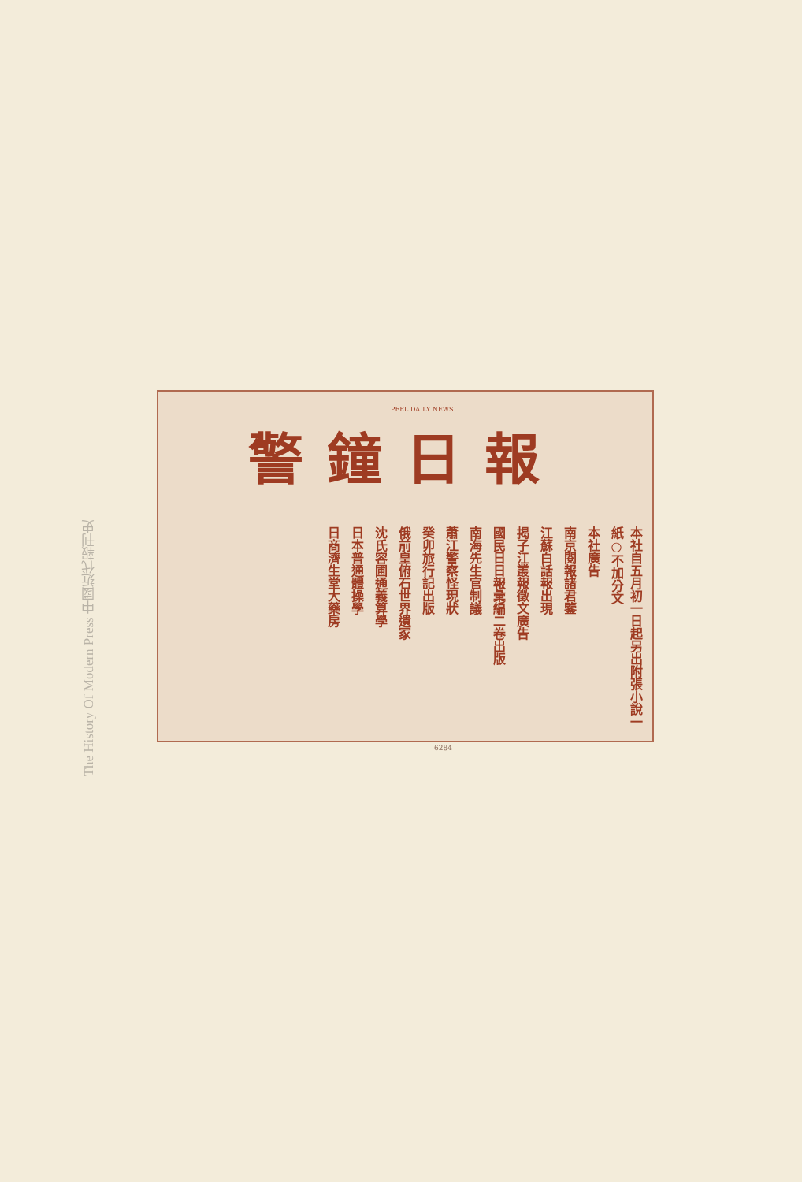The History Of Modern Press 中國近代報刊史
PEEL DAILY NEWS.
警鐘日報
本社自五月初一日起另出附張小說一紙○不加分文
本社廣告
南京閱報諸君鑒
江蘇白話報出現
揭子江叢報徵文廣告
國民日日報彙編二卷出版
南海先生官制議
蕭江警察怪現狀
癸卯旅行記出版
俄前皇俯石世界遺冢
沈氏容圃通義算學
日本普通體操學
日商濟生堂大藥房
6284